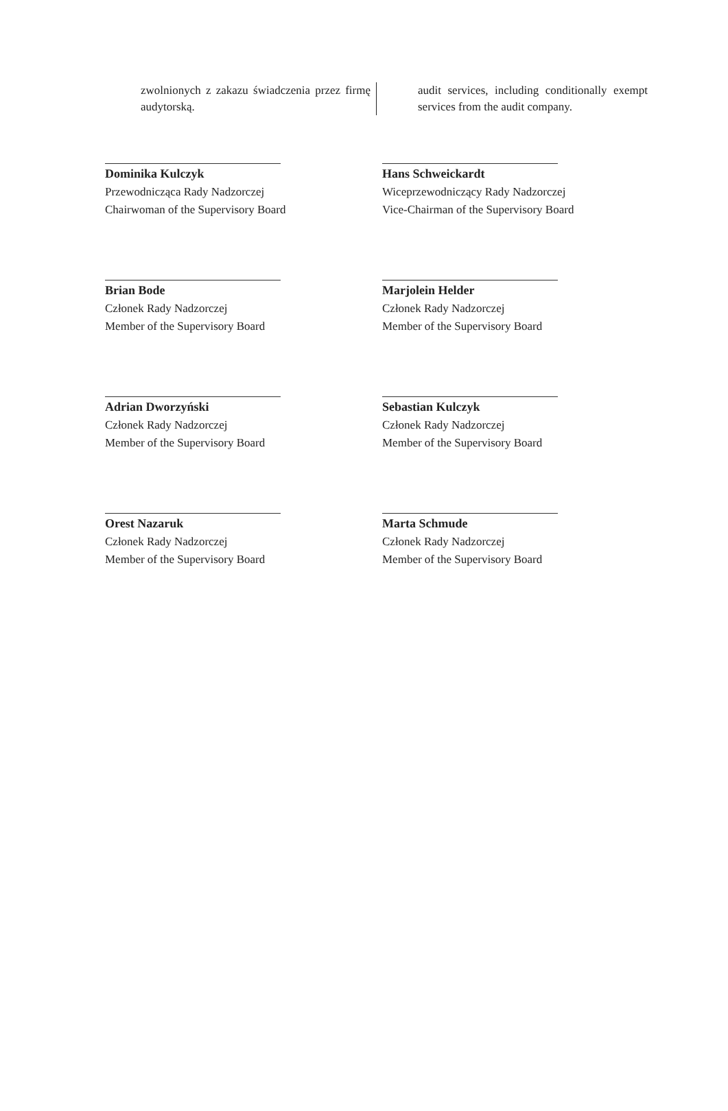zwolnionych z zakazu świadczenia przez firmę audytorską.
audit services, including conditionally exempt services from the audit company.
Dominika Kulczyk
Przewodnicząca Rady Nadzorczej
Chairwoman of the Supervisory Board
Hans Schweickardt
Wiceprzewodniczący Rady Nadzorczej
Vice-Chairman of the Supervisory Board
Brian Bode
Członek Rady Nadzorczej
Member of the Supervisory Board
Marjolein Helder
Członek Rady Nadzorczej
Member of the Supervisory Board
Adrian Dworzyński
Członek Rady Nadzorczej
Member of the Supervisory Board
Sebastian Kulczyk
Członek Rady Nadzorczej
Member of the Supervisory Board
Orest Nazaruk
Członek Rady Nadzorczej
Member of the Supervisory Board
Marta Schmude
Członek Rady Nadzorczej
Member of the Supervisory Board